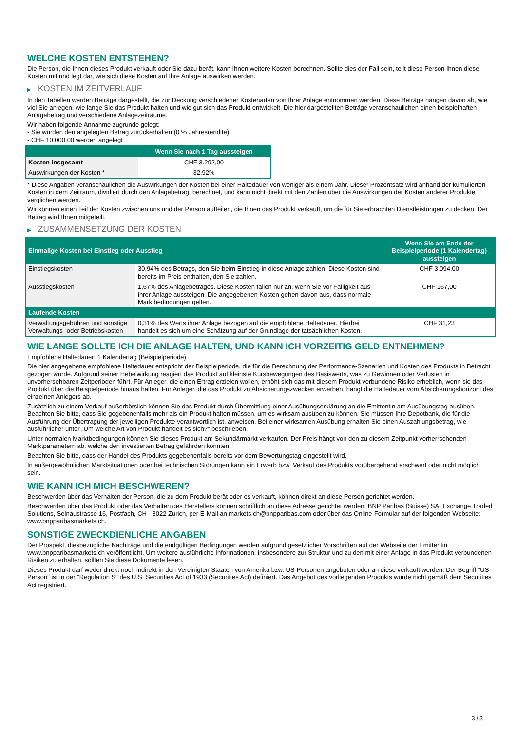WELCHE KOSTEN ENTSTEHEN?
Die Person, die Ihnen dieses Produkt verkauft oder Sie dazu berät, kann Ihnen weitere Kosten berechnen. Sollte dies der Fall sein, teilt diese Person Ihnen diese Kosten mit und legt dar, wie sich diese Kosten auf Ihre Anlage auswirken werden.
▶ KOSTEN IM ZEITVERLAUF
In den Tabellen werden Beträge dargestellt, die zur Deckung verschiedener Kostenarten von Ihrer Anlage entnommen werden. Diese Beträge hängen davon ab, wie viel Sie anlegen, wie lange Sie das Produkt halten und wie gut sich das Produkt entwickelt. Die hier dargestellten Beträge veranschaulichen einen beispielhaften Anlagebetrag und verschiedene Anlagezeiträume.
Wir haben folgende Annahme zugrunde gelegt:
- Sie würden den angelegten Betrag zurückerhalten (0 % Jahresrendite)
- CHF 10.000,00 werden angelegt
| | Wenn Sie nach 1 Tag aussteigen |
| --- | --- |
| Kosten insgesamt | CHF 3.292,00 |
| Auswirkungen der Kosten * | 32,92% |
* Diese Angaben veranschaulichen die Auswirkungen der Kosten bei einer Haltedauer von weniger als einem Jahr. Dieser Prozentsatz wird anhand der kumulierten Kosten in dem Zeitraum, dividiert durch den Anlagebetrag, berechnet, und kann nicht direkt mit den Zahlen über die Auswirkungen der Kosten anderer Produkte verglichen werden.
Wir können einen Teil der Kosten zwischen uns und der Person aufteilen, die Ihnen das Produkt verkauft, um die für Sie erbrachten Dienstleistungen zu decken. Der Betrag wird Ihnen mitgeteilt.
▶ ZUSAMMENSETZUNG DER KOSTEN
| Einmalige Kosten bei Einstieg oder Ausstieg | | Wenn Sie am Ende der Beispielperiode (1 Kalendertag) aussteigen |
| --- | --- | --- |
| Einstiegskosten | 30,94% des Betrags, den Sie beim Einstieg in diese Anlage zahlen. Diese Kosten sind bereits im Preis enthalten, den Sie zahlen. | CHF 3.094,00 |
| Ausstiegskosten | 1,67% des Anlagebetrages. Diese Kosten fallen nur an, wenn Sie vor Fälligkeit aus ihrer Anlage aussteigen. Die angegebenen Kosten gehen davon aus, dass normale Marktbedingungen gelten. | CHF 167,00 |
| Laufende Kosten | | |
| Verwaltungsgebühren und sonstige Verwaltungs- oder Betriebskosten | 0,31% des Werts ihrer Anlage bezogen auf die empfohlene Haltedauer. Hierbei handelt es sich um eine Schätzung auf der Grundlage der tatsächlichen Kosten. | CHF 31,23 |
WIE LANGE SOLLTE ICH DIE ANLAGE HALTEN, UND KANN ICH VORZEITIG GELD ENTNEHMEN?
Empfohlene Haltedauer: 1 Kalendertag (Beispielperiode)
Die hier angegebene empfohlene Haltedauer entspricht der Beispielperiode, die für die Berechnung der Performance-Szenarien und Kosten des Produkts in Betracht gezogen wurde. Aufgrund seiner Hebelwirkung reagiert das Produkt auf kleinste Kursbewegungen des Basiswerts, was zu Gewinnen oder Verlusten in unvorhersehbaren Zeitperioden führt. Für Anleger, die einen Ertrag erzielen wollen, erhöht sich das mit diesem Produkt verbundene Risiko erheblich, wenn sie das Produkt über die Beispielperiode hinaus halten. Für Anleger, die das Produkt zu Absicherungszwecken erwerben, hängt die Haltedauer vom Absicherungshorizont des einzelnen Anlegers ab.
Zusätzlich zu einem Verkauf außerbörslich können Sie das Produkt durch Übermittlung einer Ausübungserklärung an die Emittentin am Ausübungstag ausüben. Beachten Sie bitte, dass Sie gegebenenfalls mehr als ein Produkt halten müssen, um es wirksam ausüben zu können. Sie müssen Ihre Depotbank, die für die Ausführung der Übertragung der jeweiligen Produkte verantwortlich ist, anweisen. Bei einer wirksamen Ausübung erhalten Sie einen Auszahlungsbetrag, wie ausführlicher unter „Um welche Art von Produkt handelt es sich?“ beschrieben.
Unter normalen Marktbedingungen können Sie dieses Produkt am Sekundärmarkt verkaufen. Der Preis hängt von den zu diesem Zeitpunkt vorherrschenden Marktparametern ab, welche den investierten Betrag gefährden könnten.
Beachten Sie bitte, dass der Handel des Produkts gegebenenfalls bereits vor dem Bewertungstag eingestellt wird.
In außergewöhnlichen Marktsituationen oder bei technischen Störungen kann ein Erwerb bzw. Verkauf des Produkts vorübergehend erschwert oder nicht möglich sein.
WIE KANN ICH MICH BESCHWEREN?
Beschwerden über das Verhalten der Person, die zu dem Produkt berät oder es verkauft, können direkt an diese Person gerichtet werden.
Beschwerden über das Produkt oder das Verhalten des Herstellers können schriftlich an diese Adresse gerichtet werden: BNP Paribas (Suisse) SA, Exchange Traded Solutions, Selnaustrasse 16, Postfach, CH - 8022 Zurich, per E-Mail an markets.ch@bnpparibas.com oder über das Online-Formular auf der folgenden Webseite: www.bnpparibasmarkets.ch.
SONSTIGE ZWECKDIENLICHE ANGABEN
Der Prospekt, diesbezügliche Nachträge und die endgültigen Bedingungen werden aufgrund gesetzlicher Vorschriften auf der Webseite der Emittentin www.bnpparibasmarkets.ch veröffentlicht. Um weitere ausführliche Informationen, insbesondere zur Struktur und zu den mit einer Anlage in das Produkt verbundenen Risiken zu erhalten, sollten Sie diese Dokumente lesen.
Dieses Produkt darf weder direkt noch indirekt in den Vereinigten Staaten von Amerika bzw. US-Personen angeboten oder an diese verkauft werden. Der Begriff "US-Person" ist in der "Regulation S" des U.S. Securities Act of 1933 (Securities Act) definiert. Das Angebot des vorliegenden Produkts wurde nicht gemäß dem Securities Act registriert.
3 / 3